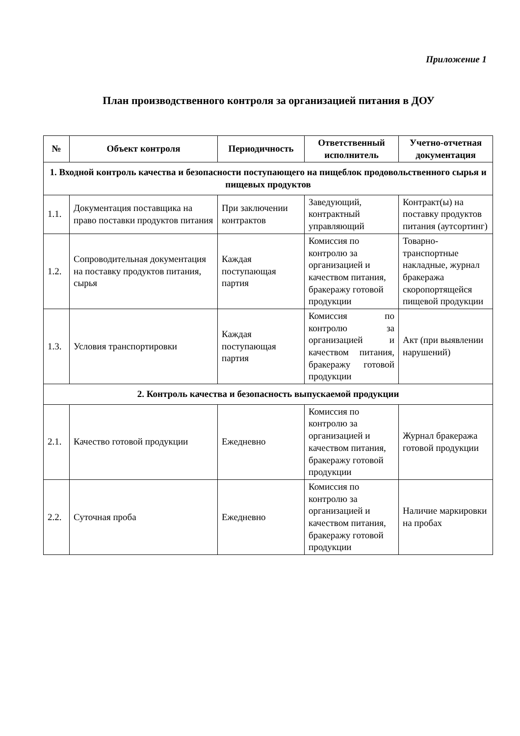Приложение 1
План производственного контроля за организацией питания в ДОУ
| № | Объект контроля | Периодичность | Ответственный исполнитель | Учетно-отчетная документация |
| --- | --- | --- | --- | --- |
| 1. Входной контроль качества и безопасности поступающего на пищеблок продовольственного сырья и пищевых продуктов | | | | |
| 1.1. | Документация поставщика на право поставки продуктов питания | При заключении контрактов | Заведующий, контрактный управляющий | Контракт(ы) на поставку продуктов питания (аутсортинг) |
| 1.2. | Сопроводительная документация на поставку продуктов питания, сырья | Каждая поступающая партия | Комиссия по контролю за организацией и качеством питания, бракеражу готовой продукции | Товарно-транспортные накладные, журнал бракеража скоропортящейся пищевой продукции |
| 1.3. | Условия транспортировки | Каждая поступающая партия | Комиссия по контролю за организацией и качеством питания, бракеражу готовой продукции | Акт (при выявлении нарушений) |
| 2. Контроль качества и безопасность выпускаемой продукции | | | | |
| 2.1. | Качество готовой продукции | Ежедневно | Комиссия по контролю за организацией и качеством питания, бракеражу готовой продукции | Журнал бракеража готовой продукции |
| 2.2. | Суточная проба | Ежедневно | Комиссия по контролю за организацией и качеством питания, бракеражу готовой продукции | Наличие маркировки на пробах |